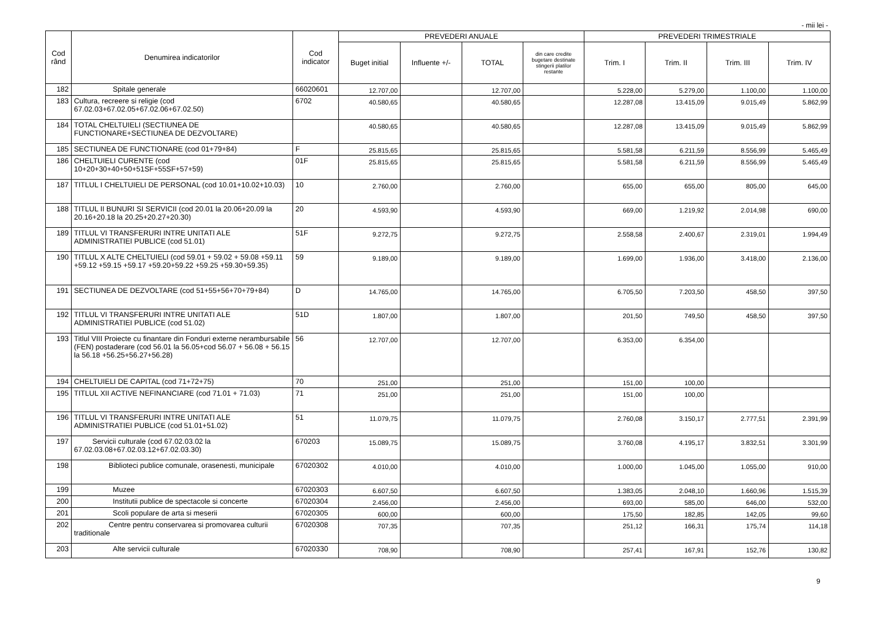- mii lei -
| Cod rând | Denumirea indicatorilor | Cod indicator | PREVEDERI ANUALE | | | | PREVEDERI TRIMESTRIALE | | | |
| --- | --- | --- | --- | --- | --- | --- | --- | --- | --- | --- |
| | | | Buget initial | Influente +/- | TOTAL | din care credite bugetare destinate stingerii platilor restante | Trim. I | Trim. II | Trim. III | Trim. IV |
| 182 | Spitale generale | 66020601 | 12.707,00 | | 12.707,00 | | 5.228,00 | 5.279,00 | 1.100,00 | 1.100,00 |
| 183 | Cultura, recreere si religie (cod 67.02.03+67.02.05+67.02.06+67.02.50) | 6702 | 40.580,65 | | 40.580,65 | | 12.287,08 | 13.415,09 | 9.015,49 | 5.862,99 |
| 184 | TOTAL CHELTUIELI (SECTIUNEA DE FUNCTIONARE+SECTIUNEA DE DEZVOLTARE) | | 40.580,65 | | 40.580,65 | | 12.287,08 | 13.415,09 | 9.015,49 | 5.862,99 |
| 185 | SECTIUNEA DE FUNCTIONARE (cod 01+79+84) | F | 25.815,65 | | 25.815,65 | | 5.581,58 | 6.211,59 | 8.556,99 | 5.465,49 |
| 186 | CHELTUIELI CURENTE (cod 10+20+30+40+50+51SF+55SF+57+59) | 01F | 25.815,65 | | 25.815,65 | | 5.581,58 | 6.211,59 | 8.556,99 | 5.465,49 |
| 187 | TITLUL I CHELTUIELI DE PERSONAL (cod 10.01+10.02+10.03) | 10 | 2.760,00 | | 2.760,00 | | 655,00 | 655,00 | 805,00 | 645,00 |
| 188 | TITLUL II BUNURI SI SERVICII (cod 20.01 la 20.06+20.09 la 20.16+20.18 la 20.25+20.27+20.30) | 20 | 4.593,90 | | 4.593,90 | | 669,00 | 1.219,92 | 2.014,98 | 690,00 |
| 189 | TITLUL VI TRANSFERURI INTRE UNITATI ALE ADMINISTRATIEI PUBLICE (cod 51.01) | 51F | 9.272,75 | | 9.272,75 | | 2.558,58 | 2.400,67 | 2.319,01 | 1.994,49 |
| 190 | TITLUL X ALTE CHELTUIELI (cod 59.01 + 59.02 + 59.08 +59.11 +59.12 +59.15 +59.17 +59.20+59.22 +59.25 +59.30+59.35) | 59 | 9.189,00 | | 9.189,00 | | 1.699,00 | 1.936,00 | 3.418,00 | 2.136,00 |
| 191 | SECTIUNEA DE DEZVOLTARE (cod 51+55+56+70+79+84) | D | 14.765,00 | | 14.765,00 | | 6.705,50 | 7.203,50 | 458,50 | 397,50 |
| 192 | TITLUL VI TRANSFERURI INTRE UNITATI ALE ADMINISTRATIEI PUBLICE (cod 51.02) | 51D | 1.807,00 | | 1.807,00 | | 201,50 | 749,50 | 458,50 | 397,50 |
| 193 | Titlul VIII Proiecte cu finantare din Fonduri externe nerambursabile (FEN) postaderare (cod 56.01 la 56.05+cod 56.07 + 56.08 + 56.15 la 56.18 +56.25+56.27+56.28) | 56 | 12.707,00 | | 12.707,00 | | 6.353,00 | 6.354,00 | | |
| 194 | CHELTUIELI DE CAPITAL (cod 71+72+75) | 70 | 251,00 | | 251,00 | | 151,00 | 100,00 | | |
| 195 | TITLUL XII ACTIVE NEFINANCIARE (cod 71.01 + 71.03) | 71 | 251,00 | | 251,00 | | 151,00 | 100,00 | | |
| 196 | TITLUL VI TRANSFERURI INTRE UNITATI ALE ADMINISTRATIEI PUBLICE (cod 51.01+51.02) | 51 | 11.079,75 | | 11.079,75 | | 2.760,08 | 3.150,17 | 2.777,51 | 2.391,99 |
| 197 | Servicii culturale (cod 67.02.03.02 la 67.02.03.08+67.02.03.12+67.02.03.30) | 670203 | 15.089,75 | | 15.089,75 | | 3.760,08 | 4.195,17 | 3.832,51 | 3.301,99 |
| 198 | Biblioteci publice comunale, orasenesti, municipale | 67020302 | 4.010,00 | | 4.010,00 | | 1.000,00 | 1.045,00 | 1.055,00 | 910,00 |
| 199 | Muzee | 67020303 | 6.607,50 | | 6.607,50 | | 1.383,05 | 2.048,10 | 1.660,96 | 1.515,39 |
| 200 | Institutii publice de spectacole si concerte | 67020304 | 2.456,00 | | 2.456,00 | | 693,00 | 585,00 | 646,00 | 532,00 |
| 201 | Scoli populare de arta si meserii | 67020305 | 600,00 | | 600,00 | | 175,50 | 182,85 | 142,05 | 99,60 |
| 202 | Centre pentru conservarea si promovarea culturii traditionale | 67020308 | 707,35 | | 707,35 | | 251,12 | 166,31 | 175,74 | 114,18 |
| 203 | Alte servicii culturale | 67020330 | 708,90 | | 708,90 | | 257,41 | 167,91 | 152,76 | 130,82 |
9